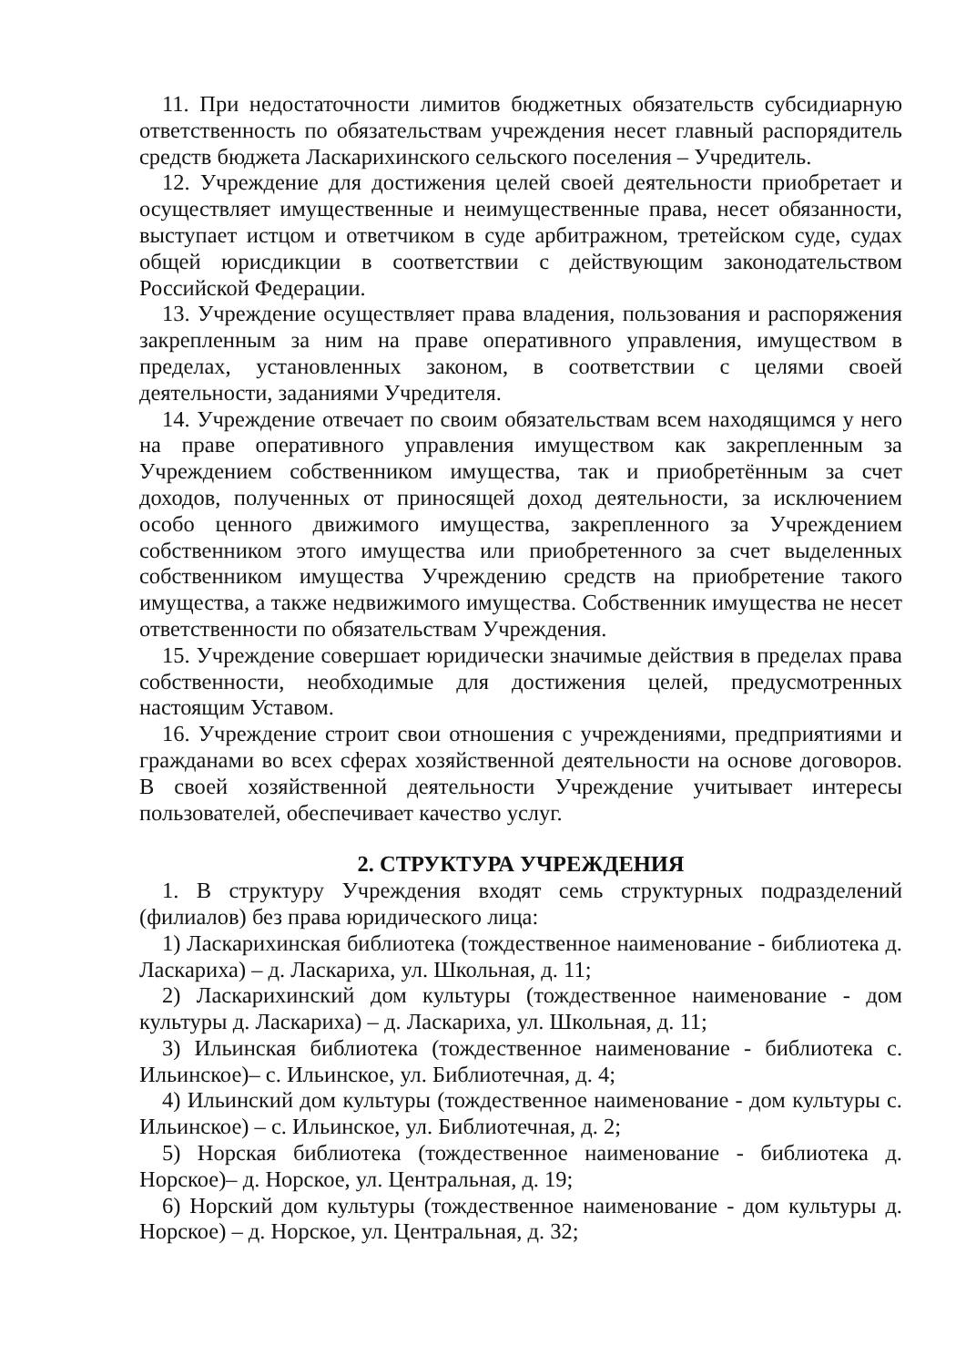11. При недостаточности лимитов бюджетных обязательств субсидиарную ответственность по обязательствам учреждения несет главный распорядитель средств бюджета Ласкарихинского сельского поселения – Учредитель.
12. Учреждение для достижения целей своей деятельности приобретает и осуществляет имущественные и неимущественные права, несет обязанности, выступает истцом и ответчиком в суде арбитражном, третейском суде, судах общей юрисдикции в соответствии с действующим законодательством Российской Федерации.
13. Учреждение осуществляет права владения, пользования и распоряжения закрепленным за ним на праве оперативного управления, имуществом в пределах, установленных законом, в соответствии с целями своей деятельности, заданиями Учредителя.
14. Учреждение отвечает по своим обязательствам всем находящимся у него на праве оперативного управления имуществом как закрепленным за Учреждением собственником имущества, так и приобретённым за счет доходов, полученных от приносящей доход деятельности, за исключением особо ценного движимого имущества, закрепленного за Учреждением собственником этого имущества или приобретенного за счет выделенных собственником имущества Учреждению средств на приобретение такого имущества, а также недвижимого имущества. Собственник имущества не несет ответственности по обязательствам Учреждения.
15. Учреждение совершает юридически значимые действия в пределах права собственности, необходимые для достижения целей, предусмотренных настоящим Уставом.
16. Учреждение строит свои отношения с учреждениями, предприятиями и гражданами во всех сферах хозяйственной деятельности на основе договоров. В своей хозяйственной деятельности Учреждение учитывает интересы пользователей, обеспечивает качество услуг.
2. СТРУКТУРА УЧРЕЖДЕНИЯ
1. В структуру Учреждения входят семь структурных подразделений (филиалов) без права юридического лица:
1) Ласкарихинская библиотека (тождественное наименование - библиотека д. Ласкариха) – д. Ласкариха, ул. Школьная, д. 11;
2) Ласкарихинский дом культуры (тождественное наименование - дом культуры д. Ласкариха) – д. Ласкариха, ул. Школьная, д. 11;
3) Ильинская библиотека (тождественное наименование - библиотека с. Ильинское)– с. Ильинское, ул. Библиотечная, д. 4;
4) Ильинский дом культуры (тождественное наименование - дом культуры с. Ильинское) – с. Ильинское, ул. Библиотечная, д. 2;
5) Норская библиотека (тождественное наименование - библиотека д. Норское)– д. Норское, ул. Центральная, д. 19;
6) Норский дом культуры (тождественное наименование - дом культуры д. Норское) – д. Норское, ул. Центральная, д. 32;